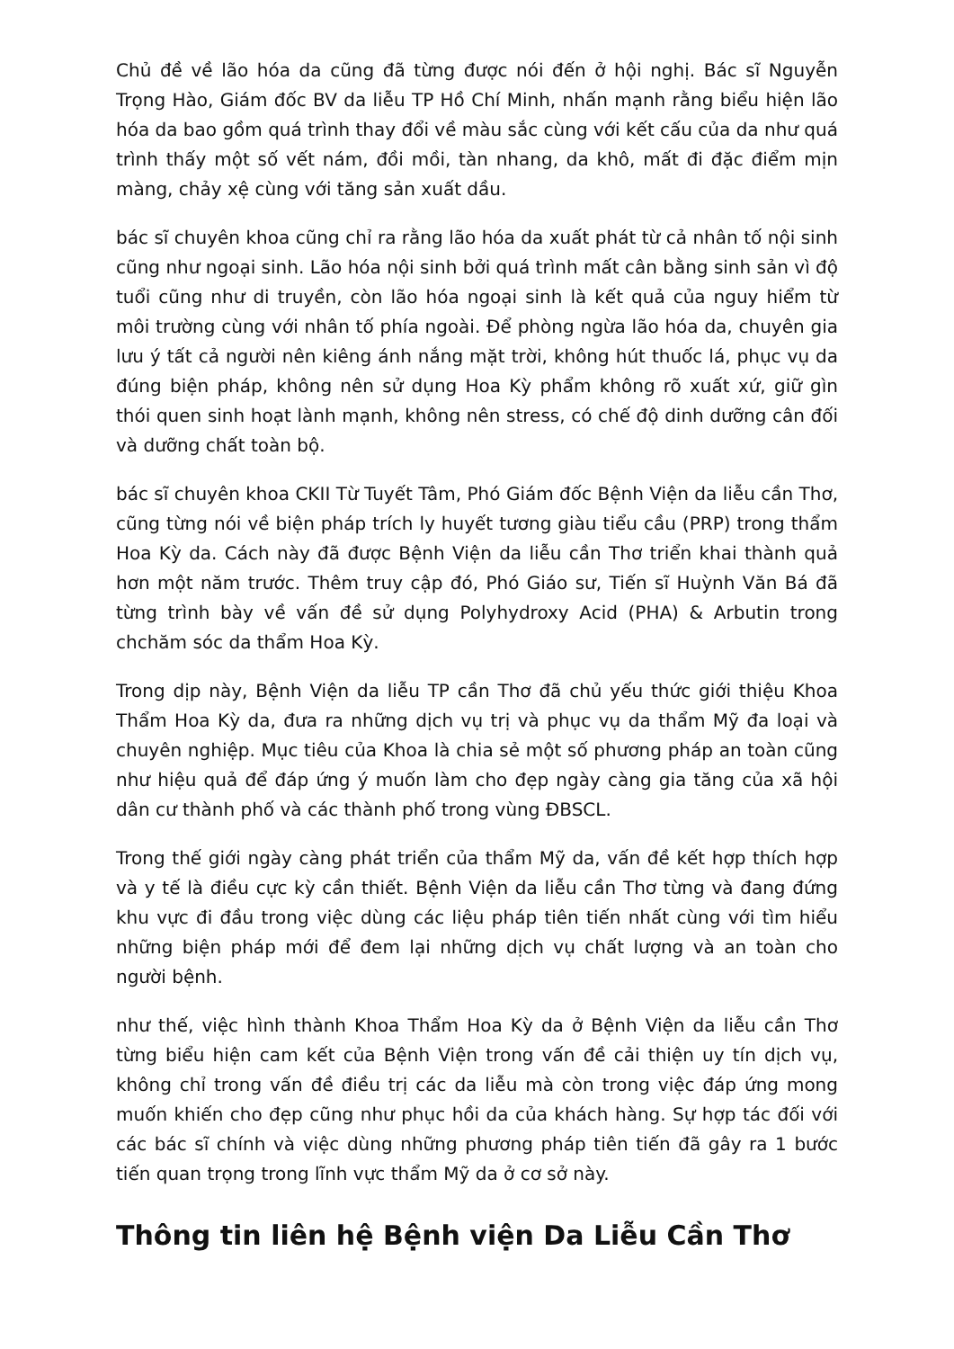Chủ đề về lão hóa da cũng đã từng được nói đến ở hội nghị. Bác sĩ Nguyễn Trọng Hào, Giám đốc BV da liễu TP Hồ Chí Minh, nhấn mạnh rằng biểu hiện lão hóa da bao gồm quá trình thay đổi về màu sắc cùng với kết cấu của da như quá trình thấy một số vết nám, đồi mồi, tàn nhang, da khô, mất đi đặc điểm mịn màng, chảy xệ cùng với tăng sản xuất dầu.
bác sĩ chuyên khoa cũng chỉ ra rằng lão hóa da xuất phát từ cả nhân tố nội sinh cũng như ngoại sinh. Lão hóa nội sinh bởi quá trình mất cân bằng sinh sản vì độ tuổi cũng như di truyền, còn lão hóa ngoại sinh là kết quả của nguy hiểm từ môi trường cùng với nhân tố phía ngoài. Để phòng ngừa lão hóa da, chuyên gia lưu ý tất cả người nên kiêng ánh nắng mặt trời, không hút thuốc lá, phục vụ da đúng biện pháp, không nên sử dụng Hoa Kỳ phẩm không rõ xuất xứ, giữ gìn thói quen sinh hoạt lành mạnh, không nên stress, có chế độ dinh dưỡng cân đối và dưỡng chất toàn bộ.
bác sĩ chuyên khoa CKII Từ Tuyết Tâm, Phó Giám đốc Bệnh Viện da liễu cần Thơ, cũng từng nói về biện pháp trích ly huyết tương giàu tiểu cầu (PRP) trong thẩm Hoa Kỳ da. Cách này đã được Bệnh Viện da liễu cần Thơ triển khai thành quả hơn một năm trước. Thêm truy cập đó, Phó Giáo sư, Tiến sĩ Huỳnh Văn Bá đã từng trình bày về vấn đề sử dụng Polyhydroxy Acid (PHA) & Arbutin trong chchăm sóc da thẩm Hoa Kỳ.
Trong dịp này, Bệnh Viện da liễu TP cần Thơ đã chủ yếu thức giới thiệu Khoa Thẩm Hoa Kỳ da, đưa ra những dịch vụ trị và phục vụ da thẩm Mỹ đa loại và chuyên nghiệp. Mục tiêu của Khoa là chia sẻ một số phương pháp an toàn cũng như hiệu quả để đáp ứng ý muốn làm cho đẹp ngày càng gia tăng của xã hội dân cư thành phố và các thành phố trong vùng ĐBSCL.
Trong thế giới ngày càng phát triển của thẩm Mỹ da, vấn đề kết hợp thích hợp và y tế là điều cực kỳ cần thiết. Bệnh Viện da liễu cần Thơ từng và đang đứng khu vực đi đầu trong việc dùng các liệu pháp tiên tiến nhất cùng với tìm hiểu những biện pháp mới để đem lại những dịch vụ chất lượng và an toàn cho người bệnh.
như thế, việc hình thành Khoa Thẩm Hoa Kỳ da ở Bệnh Viện da liễu cần Thơ từng biểu hiện cam kết của Bệnh Viện trong vấn đề cải thiện uy tín dịch vụ, không chỉ trong vấn đề điều trị các da liễu mà còn trong việc đáp ứng mong muốn khiến cho đẹp cũng như phục hồi da của khách hàng. Sự hợp tác đối với các bác sĩ chính và việc dùng những phương pháp tiên tiến đã gây ra 1 bước tiến quan trọng trong lĩnh vực thẩm Mỹ da ở cơ sở này.
Thông tin liên hệ Bệnh viện Da Liễu Cần Thơ